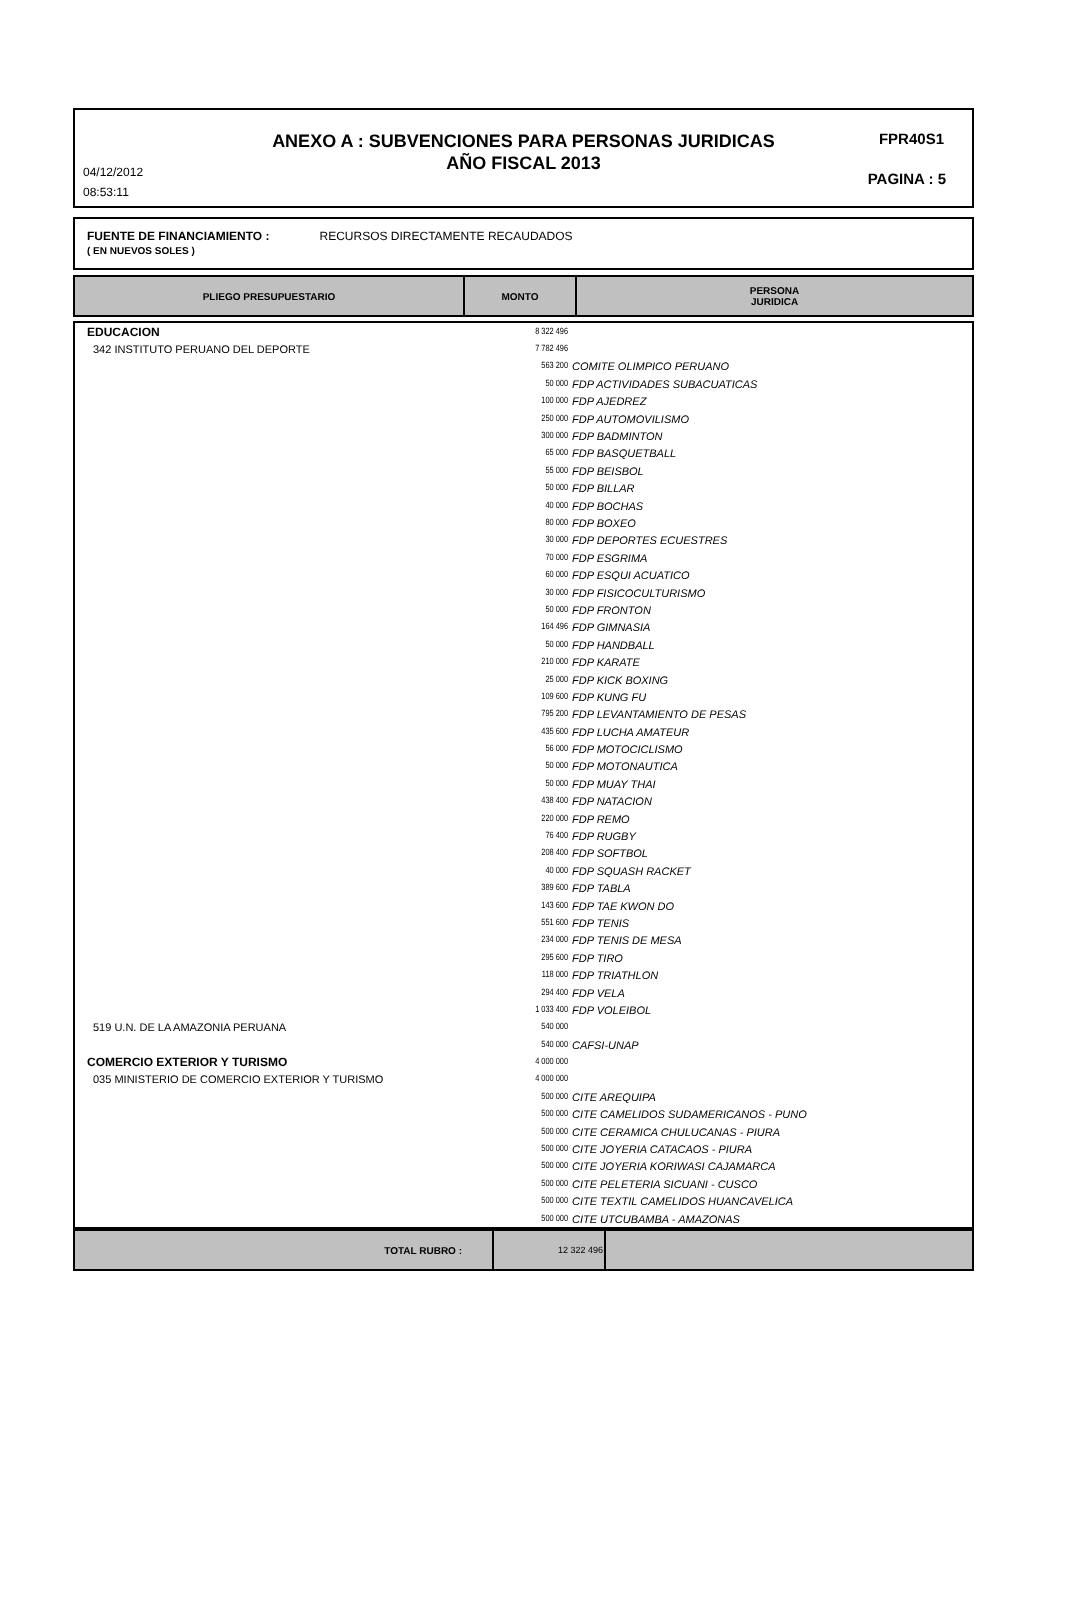ANEXO A : SUBVENCIONES PARA PERSONAS JURIDICAS
AÑO FISCAL 2013
04/12/2012
08:53:11
FPR40S1
PAGINA : 5
FUENTE DE FINANCIAMIENTO : RECURSOS DIRECTAMENTE RECAUDADOS
( EN NUEVOS SOLES )
| PLIEGO PRESUPUESTARIO | MONTO | PERSONA JURIDICA |
| EDUCACION | 8 322 496 | |
| 342 INSTITUTO PERUANO DEL DEPORTE | 7 782 496 | |
| | 563 200 | COMITE OLIMPICO PERUANO |
| | 50 000 | FDP ACTIVIDADES SUBACUATICAS |
| | 100 000 | FDP AJEDREZ |
| | 250 000 | FDP AUTOMOVILISMO |
| | 300 000 | FDP BADMINTON |
| | 65 000 | FDP BASQUETBALL |
| | 55 000 | FDP BEISBOL |
| | 50 000 | FDP BILLAR |
| | 40 000 | FDP BOCHAS |
| | 80 000 | FDP BOXEO |
| | 30 000 | FDP DEPORTES ECUESTRES |
| | 70 000 | FDP ESGRIMA |
| | 60 000 | FDP ESQUI ACUATICO |
| | 30 000 | FDP FISICOCULTURISMO |
| | 50 000 | FDP FRONTON |
| | 164 496 | FDP GIMNASIA |
| | 50 000 | FDP HANDBALL |
| | 210 000 | FDP KARATE |
| | 25 000 | FDP KICK BOXING |
| | 109 600 | FDP KUNG FU |
| | 795 200 | FDP LEVANTAMIENTO DE PESAS |
| | 435 600 | FDP LUCHA AMATEUR |
| | 56 000 | FDP MOTOCICLISMO |
| | 50 000 | FDP MOTONAUTICA |
| | 50 000 | FDP MUAY THAI |
| | 438 400 | FDP NATACION |
| | 220 000 | FDP REMO |
| | 76 400 | FDP RUGBY |
| | 208 400 | FDP SOFTBOL |
| | 40 000 | FDP SQUASH RACKET |
| | 389 600 | FDP TABLA |
| | 143 600 | FDP TAE KWON DO |
| | 551 600 | FDP TENIS |
| | 234 000 | FDP TENIS DE MESA |
| | 295 600 | FDP TIRO |
| | 118 000 | FDP TRIATHLON |
| | 294 400 | FDP VELA |
| | 1 033 400 | FDP VOLEIBOL |
| 519 U.N. DE LA AMAZONIA PERUANA | 540 000 | |
| | 540 000 | CAFSI-UNAP |
| COMERCIO EXTERIOR Y TURISMO | 4 000 000 | |
| 035 MINISTERIO DE COMERCIO EXTERIOR Y TURISMO | 4 000 000 | |
| | 500 000 | CITE AREQUIPA |
| | 500 000 | CITE CAMELIDOS SUDAMERICANOS - PUNO |
| | 500 000 | CITE CERAMICA CHULUCANAS - PIURA |
| | 500 000 | CITE JOYERIA CATACAOS - PIURA |
| | 500 000 | CITE JOYERIA KORIWASI CAJAMARCA |
| | 500 000 | CITE PELETERIA SICUANI - CUSCO |
| | 500 000 | CITE TEXTIL CAMELIDOS HUANCAVELICA |
| | 500 000 | CITE UTCUBAMBA - AMAZONAS |
| TOTAL RUBRO : | 12 322 496 | |